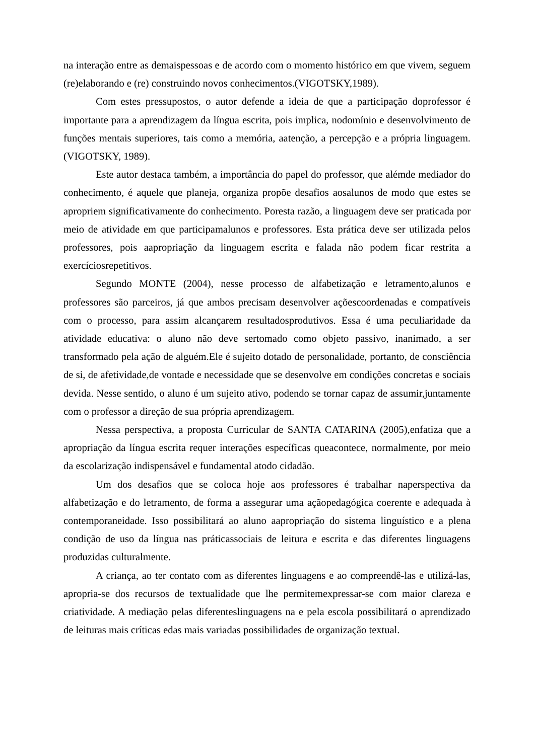na interação entre as demaispessoas e de acordo com o momento histórico em que vivem, seguem (re)elaborando e (re) construindo novos conhecimentos.(VIGOTSKY,1989).
Com estes pressupostos, o autor defende a ideia de que a participação doprofessor é importante para a aprendizagem da língua escrita, pois implica, nodomínio e desenvolvimento de funções mentais superiores, tais como a memória, aatenção, a percepção e a própria linguagem. (VIGOTSKY, 1989).
Este autor destaca também, a importância do papel do professor, que alémde mediador do conhecimento, é aquele que planeja, organiza propõe desafios aosalunos de modo que estes se apropriem significativamente do conhecimento. Poresta razão, a linguagem deve ser praticada por meio de atividade em que participamalunos e professores. Esta prática deve ser utilizada pelos professores, pois aapropriação da linguagem escrita e falada não podem ficar restrita a exercíciosrepetitivos.
Segundo MONTE (2004), nesse processo de alfabetização e letramento,alunos e professores são parceiros, já que ambos precisam desenvolver açõescoordenadas e compatíveis com o processo, para assim alcançarem resultadosprodutivos. Essa é uma peculiaridade da atividade educativa: o aluno não deve sertomado como objeto passivo, inanimado, a ser transformado pela ação de alguém.Ele é sujeito dotado de personalidade, portanto, de consciência de si, de afetividade,de vontade e necessidade que se desenvolve em condições concretas e sociais devida. Nesse sentido, o aluno é um sujeito ativo, podendo se tornar capaz de assumir,juntamente com o professor a direção de sua própria aprendizagem.
Nessa perspectiva, a proposta Curricular de SANTA CATARINA (2005),enfatiza que a apropriação da língua escrita requer interações específicas queacontece, normalmente, por meio da escolarização indispensável e fundamental atodo cidadão.
Um dos desafios que se coloca hoje aos professores é trabalhar naperspectiva da alfabetização e do letramento, de forma a assegurar uma açãopedagógica coerente e adequada à contemporaneidade. Isso possibilitará ao aluno aapropriação do sistema linguístico e a plena condição de uso da língua nas práticassociais de leitura e escrita e das diferentes linguagens produzidas culturalmente.
A criança, ao ter contato com as diferentes linguagens e ao compreendê-las e utilizá-las, apropria-se dos recursos de textualidade que lhe permitemexpressar-se com maior clareza e criatividade. A mediação pelas diferenteslinguagens na e pela escola possibilitará o aprendizado de leituras mais críticas edas mais variadas possibilidades de organização textual.